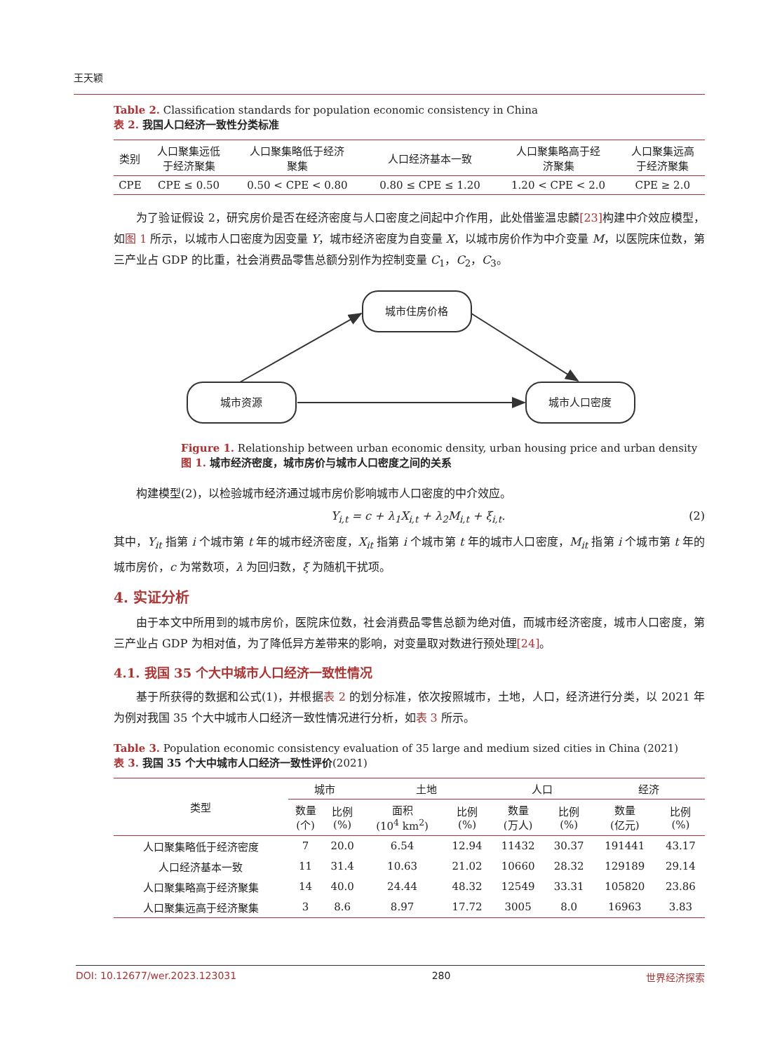王天颖
Table 2. Classification standards for population economic consistency in China
表 2. 我国人口经济一致性分类标准
| 类别 | 人口聚集远低 于经济聚集 | 人口聚集略低于经济 聚集 | 人口经济基本一致 | 人口聚集略高于经 济聚集 | 人口聚集远高 于经济聚集 |
| --- | --- | --- | --- | --- | --- |
| CPE | CPE ≤ 0.50 | 0.50 < CPE < 0.80 | 0.80 ≤ CPE ≤ 1.20 | 1.20 < CPE < 2.0 | CPE ≥ 2.0 |
为了验证假设 2，研究房价是否在经济密度与人口密度之间起中介作用，此处借鉴温忠麟[23] 构建中介效应模型，如图 1 所示，以城市人口密度为因变量 Y，城市经济密度为自变量 X，以城市房价作为中介变量 M，以医院床位数，第三产业占 GDP 的比重，社会消费品零售总额分别作为控制变量 C<sub>1</sub>，C<sub>2</sub>，C<sub>3</sub>。
城市住房价格
城市资源
城市人口密度
Figure 1. Relationship between urban economic density, urban housing price and urban density
图 1. 城市经济密度，城市房价与城市人口密度之间的关系
构建模型(2)，以检验城市经济通过城市房价影响城市人口密度的中介效应。
Y<sub>i,t</sub> = c + λ<sub>1</sub>X<sub>i,t</sub> + λ<sub>2</sub>M<sub>i,t</sub> + ξ<sub>i,t</sub>. (2)
其中，Y<sub>it</sub> 指第 i 个城市第 t 年的城市经济密度，X<sub>it</sub> 指第 i 个城市第 t 年的城市人口密度，M<sub>it</sub> 指第 i 个城市第 t 年的城市房价，c 为常数项，λ 为回归数，ξ 为随机干扰项。
4. 实证分析
由于本文中所用到的城市房价，医院床位数，社会消费品零售总额为绝对值，而城市经济密度，城市人口密度，第三产业占 GDP 为相对值，为了降低异方差带来的影响，对变量取对数进行预处理[24]。
4.1. 我国 35 个大中城市人口经济一致性情况
基于所获得的数据和公式(1)，并根据表 2 的划分标准，依次按照城市，土地，人口，经济进行分类，以 2021 年为例对我国 35 个大中城市人口经济一致性情况进行分析，如表 3 所示。
Table 3. Population economic consistency evaluation of 35 large and medium sized cities in China (2021)
表 3. 我国 35 个大中城市人口经济一致性评价(2021)
| 类型 | 城市 | | 土地 | | 人口 | | 经济 | |
| --- | --- | --- | --- | --- | --- | --- | --- | --- |
| | 数量 (个) | 比例 (%) | 面积 (10<sup>4</sup> km<sup>2</sup>) | 比例 (%) | 数量 (万人) | 比例 (%) | 数量 (亿元) | 比例 (%) |
| 人口聚集略低于经济密度 | 7 | 20.0 | 6.54 | 12.94 | 11432 | 30.37 | 191441 | 43.17 |
| 人口经济基本一致 | 11 | 31.4 | 10.63 | 21.02 | 10660 | 28.32 | 129189 | 29.14 |
| 人口聚集略高于经济聚集 | 14 | 40.0 | 24.44 | 48.32 | 12549 | 33.31 | 105820 | 23.86 |
| 人口聚集远高于经济聚集 | 3 | 8.6 | 8.97 | 17.72 | 3005 | 8.0 | 16963 | 3.83 |
DOI: 10.12677/wer.2023.123031 280 世界经济探索